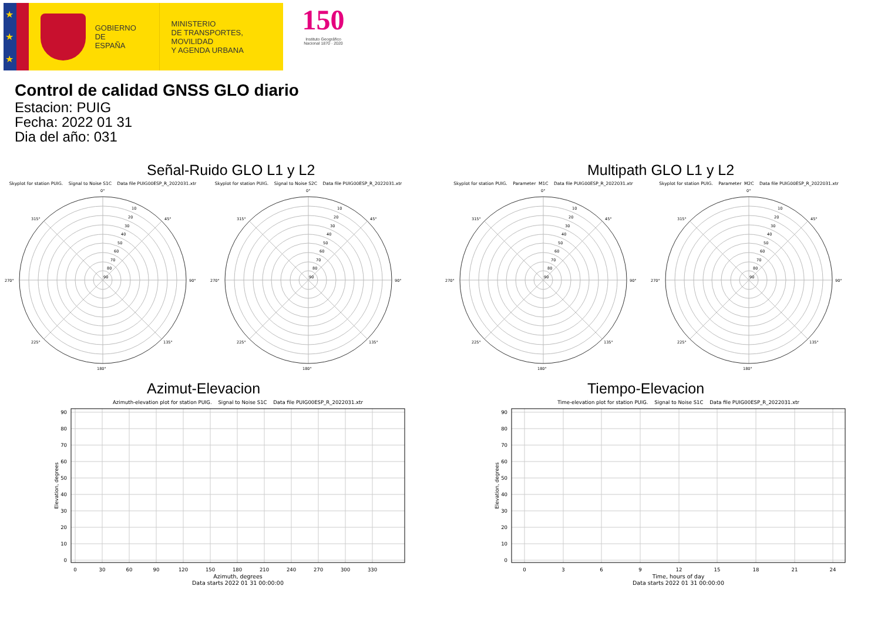★
★
★
GOBIERNO
DE ESPAÑA
MINISTERIO
DE TRANSPORTES, MOVILIDAD
Y AGENDA URBANA
150
Instituto Geográfico Nacional 1870 · 2020
Control de calidad GNSS GLO diario
Estacion: PUIG
Fecha: 2022 01 31
Dia del año: 031
Señal-Ruido GLO L1 y L2
Skyplot for station PUIG. Signal to Noise S1C Data file PUIG00ESP_R_2022031.xtr
0°
90°
180°
270°
45°
135°
225°
315°
10
20
30
40
50
60
70
80
90
Skyplot for station PUIG. Signal to Noise S2C Data file PUIG00ESP_R_2022031.xtr
0°
90°
180°
270°
45°
135°
225°
315°
10
20
30
40
50
60
70
80
90
Multipath GLO L1 y L2
Skyplot for station PUIG. Parameter M1C Data file PUIG00ESP_R_2022031.xtr
0°
90°
180°
270°
45°
135°
225°
315°
10
20
30
40
50
60
70
80
90
Skyplot for station PUIG. Parameter M2C Data file PUIG00ESP_R_2022031.xtr
0°
90°
180°
270°
45°
135°
225°
315°
10
20
30
40
50
60
70
80
90
Azimut-Elevacion
Azimuth-elevation plot for station PUIG. Signal to Noise S1C Data file PUIG00ESP_R_2022031.xtr
90
80
70
60
50
40
30
20
10
0
0
30
60
90
120
150
180
210
240
270
300
330
Azimuth, degrees
Data starts 2022 01 31 00:00:00
Elevation, degrees
Tiempo-Elevacion
Time-elevation plot for station PUIG. Signal to Noise S1C Data file PUIG00ESP_R_2022031.xtr
90
80
70
60
50
40
30
20
10
0
0
3
6
9
12
15
18
21
24
Time, hours of day
Data starts 2022 01 31 00:00:00
Elevation, degrees